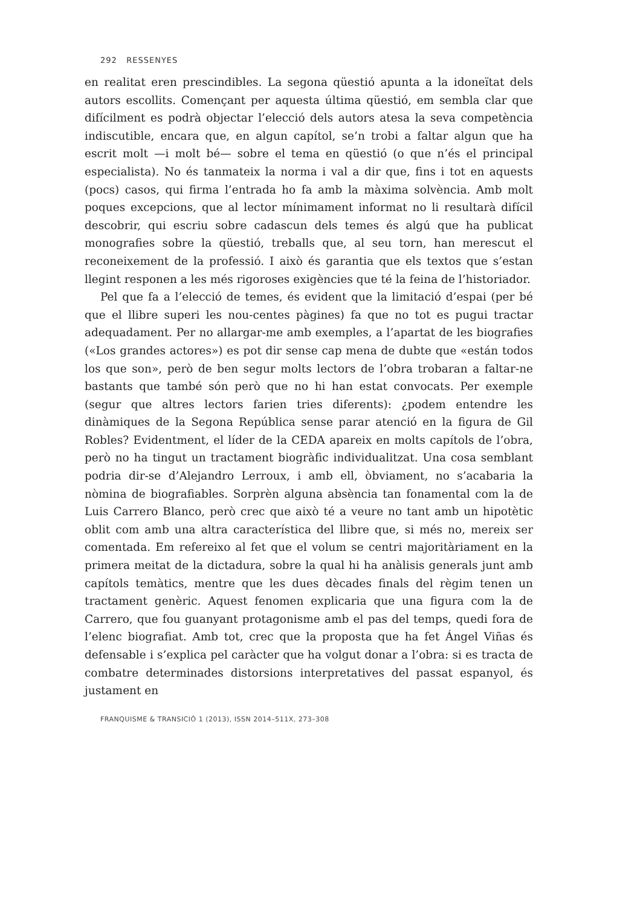292 RESSENYES
en realitat eren prescindibles. La segona qüestió apunta a la idoneïtat dels autors escollits. Començant per aquesta última qüestió, em sembla clar que difícilment es podrà objectar l’elecció dels autors atesa la seva competència indiscutible, encara que, en algun capítol, se’n trobi a faltar algun que ha escrit molt —i molt bé— sobre el tema en qüestió (o que n’és el principal especialista). No és tanmateix la norma i val a dir que, fins i tot en aquests (pocs) casos, qui firma l’entrada ho fa amb la màxima solvència. Amb molt poques excepcions, que al lector mínimament informat no li resultarà difícil descobrir, qui escriu sobre cadascun dels temes és algú que ha publicat monografies sobre la qüestió, treballs que, al seu torn, han merescut el reconeixement de la professió. I això és garantia que els textos que s’estan llegint responen a les més rigoroses exigències que té la feina de l’historiador.
Pel que fa a l’elecció de temes, és evident que la limitació d’espai (per bé que el llibre superi les nou-centes pàgines) fa que no tot es pugui tractar adequadament. Per no allargar-me amb exemples, a l’apartat de les biografies («Los grandes actores») es pot dir sense cap mena de dubte que «están todos los que son», però de ben segur molts lectors de l’obra trobaran a faltar-ne bastants que també són però que no hi han estat convocats. Per exemple (segur que altres lectors farien tries diferents): ¿podem entendre les dinàmiques de la Segona República sense parar atenció en la figura de Gil Robles? Evidentment, el líder de la CEDA apareix en molts capítols de l’obra, però no ha tingut un tractament biogràfic individualitzat. Una cosa semblant podria dir-se d’Alejandro Lerroux, i amb ell, òbviament, no s’acabaria la nòmina de biografiables. Sorprèn alguna absència tan fonamental com la de Luis Carrero Blanco, però crec que això té a veure no tant amb un hipotètic oblit com amb una altra característica del llibre que, si més no, mereix ser comentada. Em refereixo al fet que el volum se centri majoritàriament en la primera meitat de la dictadura, sobre la qual hi ha anàlisis generals junt amb capítols temàtics, mentre que les dues dècades finals del règim tenen un tractament genèric. Aquest fenomen explicaria que una figura com la de Carrero, que fou guanyant protagonisme amb el pas del temps, quedi fora de l’elenc biografiat. Amb tot, crec que la proposta que ha fet Ángel Viñas és defensable i s’explica pel caràcter que ha volgut donar a l’obra: si es tracta de combatre determinades distorsions interpretatives del passat espanyol, és justament en
FRANQUISME & TRANSICIÓ 1 (2013), ISSN 2014–511X, 273–308